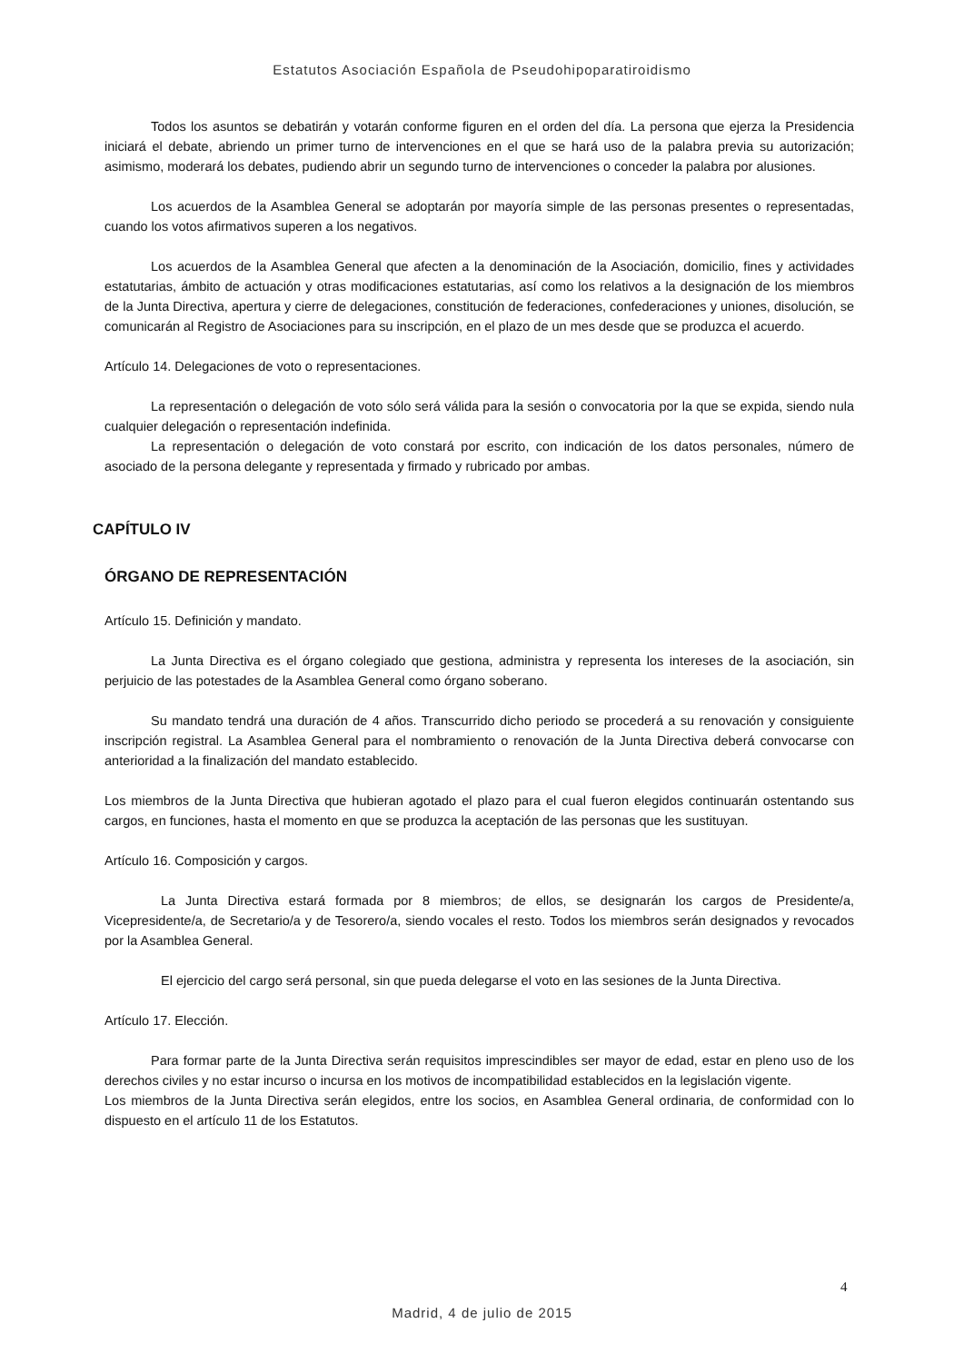Estatutos Asociación Española de Pseudohipoparatiroidismo
Todos los asuntos se debatirán y votarán conforme figuren en el orden del día. La persona que ejerza la Presidencia iniciará el debate, abriendo un primer turno de intervenciones en el que se hará uso de la palabra previa su autorización; asimismo, moderará los debates, pudiendo abrir un segundo turno de intervenciones o conceder la palabra por alusiones.
Los acuerdos de la Asamblea General se adoptarán por mayoría simple de las personas presentes o representadas, cuando los votos afirmativos superen a los negativos.
Los acuerdos de la Asamblea General que afecten a la denominación de la Asociación, domicilio, fines y actividades estatutarias, ámbito de actuación y otras modificaciones estatutarias, así como los relativos a la designación de los miembros de la Junta Directiva, apertura y cierre de delegaciones, constitución de federaciones, confederaciones y uniones, disolución, se comunicarán al Registro de Asociaciones para su inscripción, en el plazo de un mes desde que se produzca el acuerdo.
Artículo 14. Delegaciones de voto o representaciones.
La representación o delegación de voto sólo será válida para la sesión o convocatoria por la que se expida, siendo nula cualquier delegación o representación indefinida.
La representación o delegación de voto constará por escrito, con indicación de los datos personales, número de asociado de la persona delegante y representada y firmado y rubricado por ambas.
CAPÍTULO IV
ÓRGANO DE REPRESENTACIÓN
Artículo 15. Definición y mandato.
La Junta Directiva es el órgano colegiado que gestiona, administra y representa los intereses de la asociación, sin perjuicio de las potestades de la Asamblea General como órgano soberano.
Su mandato tendrá una duración de 4 años. Transcurrido dicho periodo se procederá a su renovación y consiguiente inscripción registral. La Asamblea General para el nombramiento o renovación de la Junta Directiva deberá convocarse con anterioridad a la finalización del mandato establecido.
Los miembros de la Junta Directiva que hubieran agotado el plazo para el cual fueron elegidos continuarán ostentando sus cargos, en funciones, hasta el momento en que se produzca la aceptación de las personas que les sustituyan.
Artículo 16. Composición y cargos.
La Junta Directiva estará formada por 8 miembros; de ellos, se designarán los cargos de Presidente/a, Vicepresidente/a, de Secretario/a y de Tesorero/a, siendo vocales el resto. Todos los miembros serán designados y revocados por la Asamblea General.
El ejercicio del cargo será personal, sin que pueda delegarse el voto en las sesiones de la Junta Directiva.
Artículo 17. Elección.
Para formar parte de la Junta Directiva serán requisitos imprescindibles ser mayor de edad, estar en pleno uso de los derechos civiles y no estar incurso o incursa en los motivos de incompatibilidad establecidos en la legislación vigente.
Los miembros de la Junta Directiva serán elegidos, entre los socios, en Asamblea General ordinaria, de conformidad con lo dispuesto en el artículo 11 de los Estatutos.
4
Madrid, 4 de julio de 2015